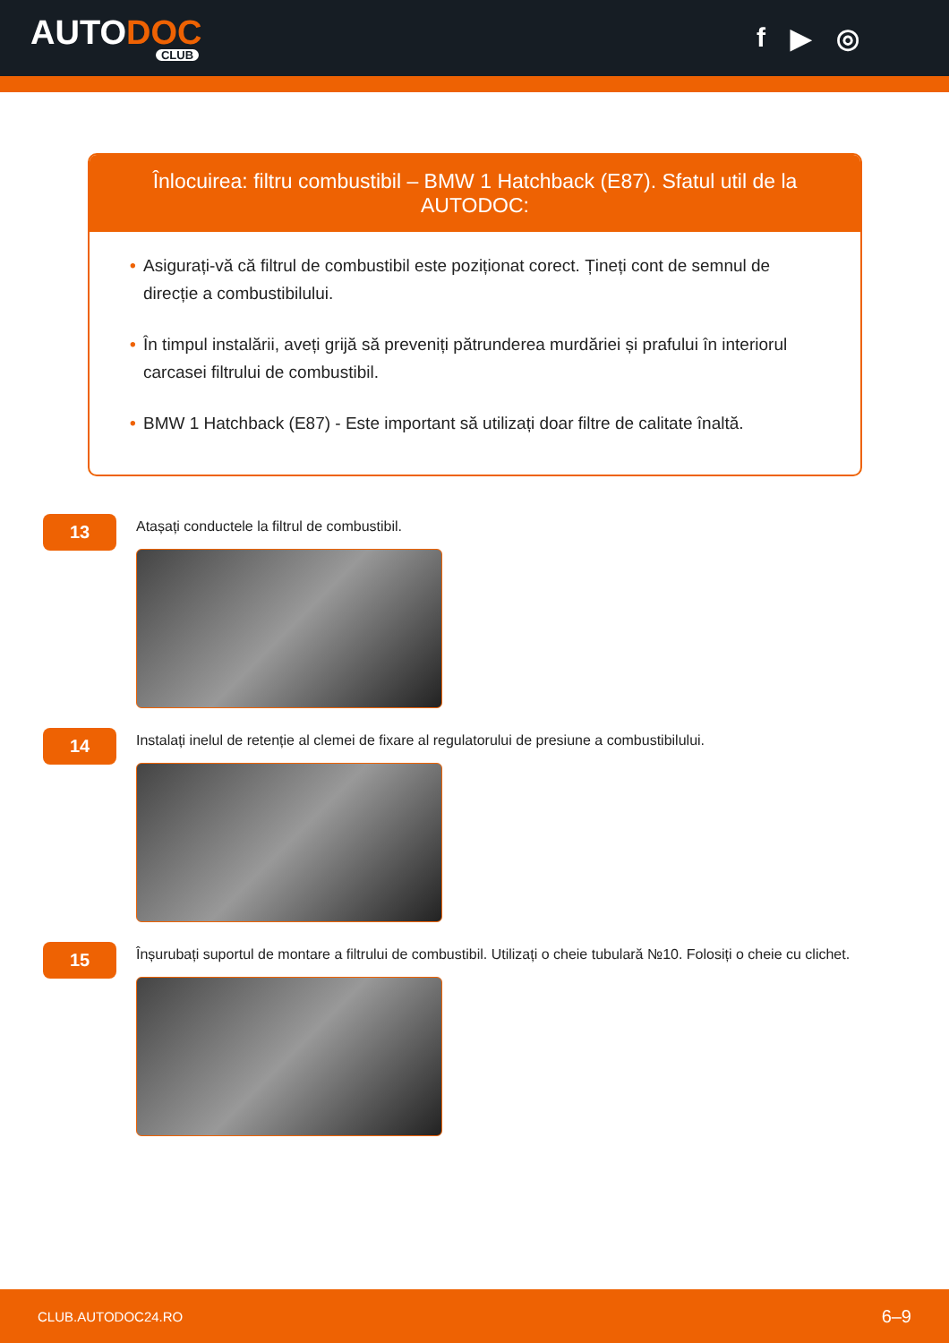AUTODOC
CLUB
f ▶ ◎
Înlocuirea: filtru combustibil – BMW 1 Hatchback (E87). Sfatul util de la AUTODOC:
• Asigurați-vă că filtrul de combustibil este poziționat corect. Țineți cont de semnul de direcție a combustibilului.
• În timpul instalării, aveți grijă să preveniți pătrunderea murdăriei și prafului în interiorul carcasei filtrului de combustibil.
• BMW 1 Hatchback (E87) - Este important să utilizați doar filtre de calitate înaltă.
13
Atașați conductele la filtrul de combustibil.
14
Instalați inelul de retenție al clemei de fixare al regulatorului de presiune a combustibilului.
15
Înșurubați suportul de montare a filtrului de combustibil. Utilizați o cheie tubulară №10. Folosiți o cheie cu clichet.
CLUB.AUTODOC24.RO 6–9